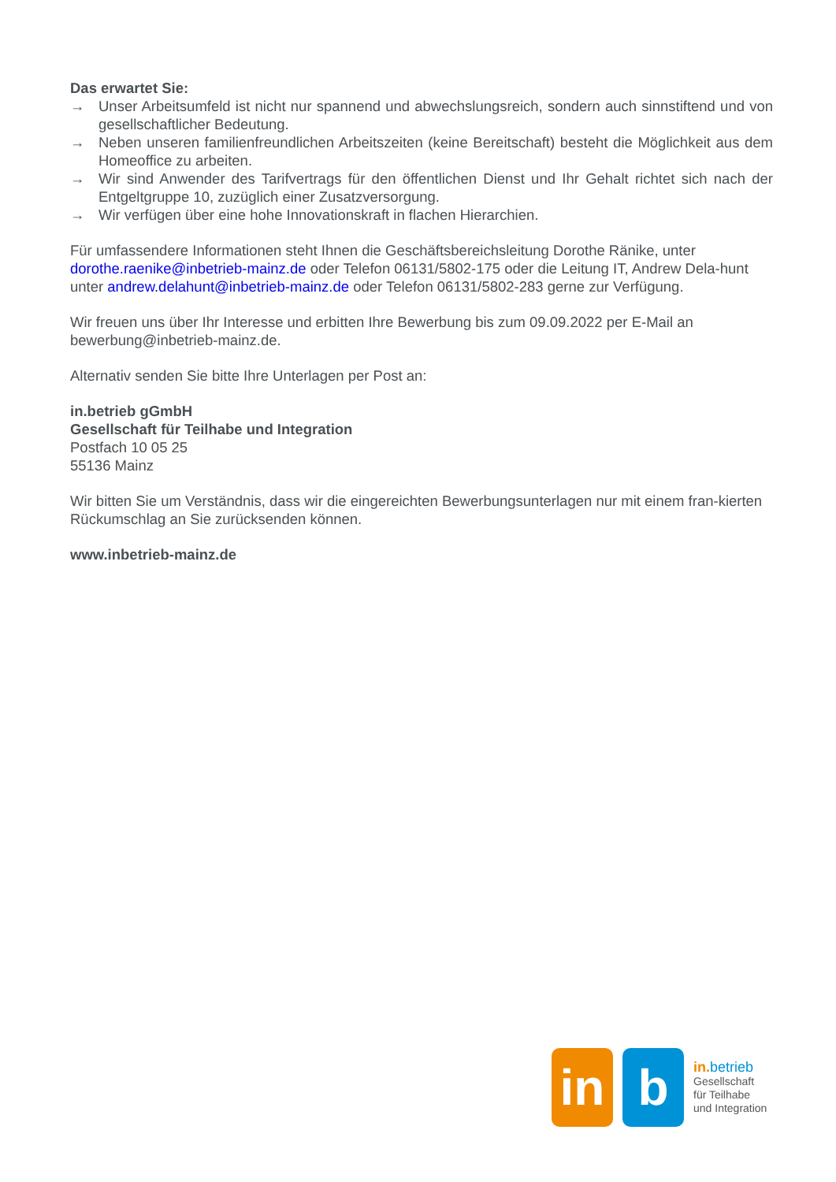Das erwartet Sie:
→ Unser Arbeitsumfeld ist nicht nur spannend und abwechslungsreich, sondern auch sinnstiftend und von gesellschaftlicher Bedeutung.
→ Neben unseren familienfreundlichen Arbeitszeiten (keine Bereitschaft) besteht die Möglichkeit aus dem Homeoffice zu arbeiten.
→ Wir sind Anwender des Tarifvertrags für den öffentlichen Dienst und Ihr Gehalt richtet sich nach der Entgeltgruppe 10, zuzüglich einer Zusatzversorgung.
→ Wir verfügen über eine hohe Innovationskraft in flachen Hierarchien.
Für umfassendere Informationen steht Ihnen die Geschäftsbereichsleitung Dorothe Ränike, unter dorothe.raenike@inbetrieb-mainz.de oder Telefon 06131/5802-175 oder die Leitung IT, Andrew Dela-hunt unter andrew.delahunt@inbetrieb-mainz.de oder Telefon 06131/5802-283 gerne zur Verfügung.
Wir freuen uns über Ihr Interesse und erbitten Ihre Bewerbung bis zum 09.09.2022 per E-Mail an bewerbung@inbetrieb-mainz.de.
Alternativ senden Sie bitte Ihre Unterlagen per Post an:
in.betrieb gGmbH
Gesellschaft für Teilhabe und Integration
Postfach 10 05 25
55136 Mainz
Wir bitten Sie um Verständnis, dass wir die eingereichten Bewerbungsunterlagen nur mit einem fran-kierten Rückumschlag an Sie zurücksenden können.
www.inbetrieb-mainz.de
in b
in. betrieb
Gesellschaft
für Teilhabe
und Integration